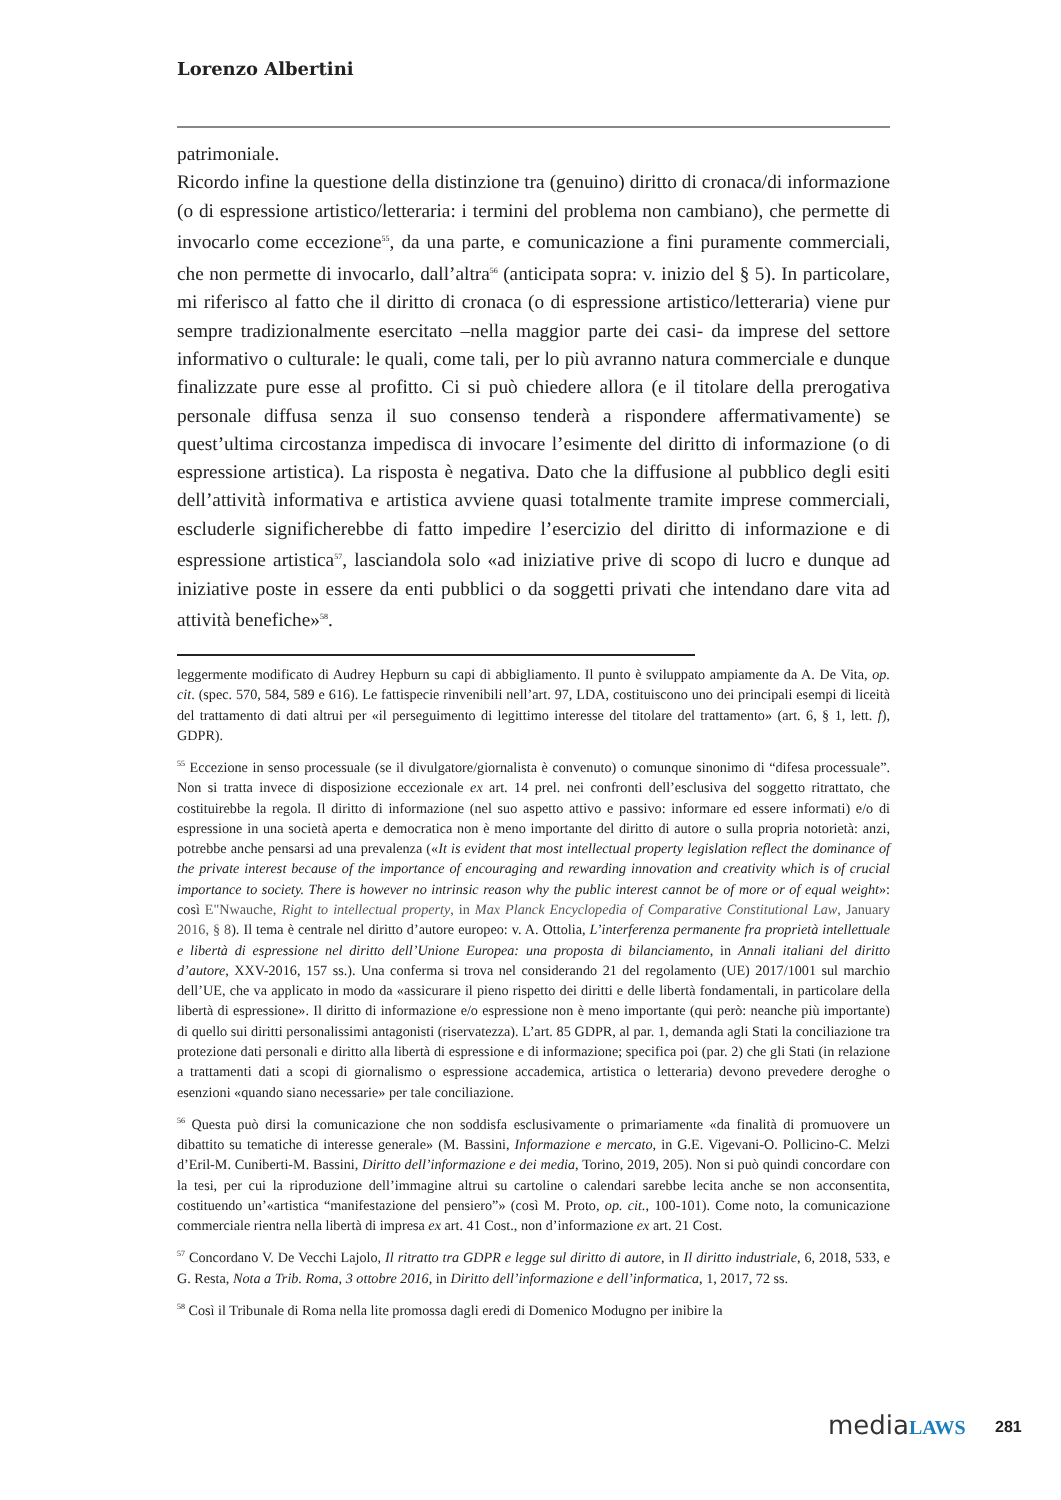Lorenzo Albertini
patrimoniale.
Ricordo infine la questione della distinzione tra (genuino) diritto di cronaca/di informazione (o di espressione artistico/letteraria: i termini del problema non cambiano), che permette di invocarlo come eccezione<sup>55</sup>, da una parte, e comunicazione a fini puramente commerciali, che non permette di invocarlo, dall’altra<sup>56</sup> (anticipata sopra: v. inizio del § 5). In particolare, mi riferisco al fatto che il diritto di cronaca (o di espressione artistico/letteraria) viene pur sempre tradizionalmente esercitato –nella maggior parte dei casi- da imprese del settore informativo o culturale: le quali, come tali, per lo più avranno natura commerciale e dunque finalizzate pure esse al profitto. Ci si può chiedere allora (e il titolare della prerogativa personale diffusa senza il suo consenso tenderà a rispondere affermativamente) se quest’ultima circostanza impedisca di invocare l’esimente del diritto di informazione (o di espressione artistica). La risposta è negativa. Dato che la diffusione al pubblico degli esiti dell’attività informativa e artistica avviene quasi totalmente tramite imprese commerciali, escluderle significherebbe di fatto impedire l’esercizio del diritto di informazione e di espressione artistica<sup>57</sup>, lasciandola solo «ad iniziative prive di scopo di lucro e dunque ad iniziative poste in essere da enti pubblici o da soggetti privati che intendano dare vita ad attività benefiche»<sup>58</sup>.
leggermente modificato di Audrey Hepburn su capi di abbigliamento. Il punto è sviluppato ampiamente da A. De Vita, op. cit. (spec. 570, 584, 589 e 616). Le fattispecie rinvenibili nell’art. 97, LDA, costituiscono uno dei principali esempi di liceità del trattamento di dati altrui per «il perseguimento di legittimo interesse del titolare del trattamento» (art. 6, § 1, lett. f), GDPR).
<sup>55</sup> Eccezione in senso processuale (se il divulgatore/giornalista è convenuto) o comunque sinonimo di “difesa processuale”. Non si tratta invece di disposizione eccezionale ex art. 14 prel. nei confronti dell’esclusiva del soggetto ritrattato, che costituirebbe la regola. Il diritto di informazione (nel suo aspetto attivo e passivo: informare ed essere informati) e/o di espressione in una società aperta e democratica non è meno importante del diritto di autore o sulla propria notorietà: anzi, potrebbe anche pensarsi ad una prevalenza («It is evident that most intellectual property legislation reflect the dominance of the private interest because of the importance of encouraging and rewarding innovation and creativity which is of crucial importance to society. There is however no intrinsic reason why the public interest cannot be of more or of equal weight»: così E"Nwauche, Right to intellectual property, in Max Planck Encyclopedia of Comparative Constitutional Law, January 2016, § 8). Il tema è centrale nel diritto d’autore europeo: v. A. Ottolia, L’interferenza permanente fra proprietà intellettuale e libertà di espressione nel diritto dell’Unione Europea: una proposta di bilanciamento, in Annali italiani del diritto d’autore, XXV-2016, 157 ss.). Una conferma si trova nel considerando 21 del regolamento (UE) 2017/1001 sul marchio dell’UE, che va applicato in modo da «assicurare il pieno rispetto dei diritti e delle libertà fondamentali, in particolare della libertà di espressione». Il diritto di informazione e/o espressione non è meno importante (qui però: neanche più importante) di quello sui diritti personalissimi antagonisti (riservatezza). L’art. 85 GDPR, al par. 1, demanda agli Stati la conciliazione tra protezione dati personali e diritto alla libertà di espressione e di informazione; specifica poi (par. 2) che gli Stati (in relazione a trattamenti dati a scopi di giornalismo o espressione accademica, artistica o letteraria) devono prevedere deroghe o esenzioni «quando siano necessarie» per tale conciliazione.
<sup>56</sup> Questa può dirsi la comunicazione che non soddisfa esclusivamente o primariamente «da finalità di promuovere un dibattito su tematiche di interesse generale» (M. Bassini, Informazione e mercato, in G.E. Vigevani-O. Pollicino-C. Melzi d’Eril-M. Cuniberti-M. Bassini, Diritto dell’informazione e dei media, Torino, 2019, 205). Non si può quindi concordare con la tesi, per cui la riproduzione dell’immagine altrui su cartoline o calendari sarebbe lecita anche se non acconsentita, costituendo un’«artistica “manifestazione del pensiero”» (così M. Proto, op. cit., 100-101). Come noto, la comunicazione commerciale rientra nella libertà di impresa ex art. 41 Cost., non d’informazione ex art. 21 Cost.
<sup>57</sup> Concordano V. De Vecchi Lajolo, Il ritratto tra GDPR e legge sul diritto di autore, in Il diritto industriale, 6, 2018, 533, e G. Resta, Nota a Trib. Roma, 3 ottobre 2016, in Diritto dell’informazione e dell’informatica, 1, 2017, 72 ss.
<sup>58</sup> Così il Tribunale di Roma nella lite promossa dagli eredi di Domenico Modugno per inibire la
mediaLAWS 281